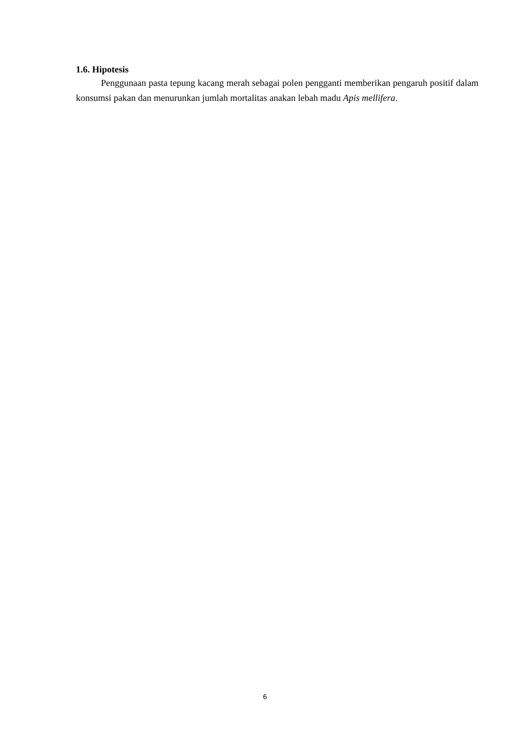1.6. Hipotesis
Penggunaan pasta tepung kacang merah sebagai polen pengganti memberikan pengaruh positif dalam konsumsi pakan dan menurunkan jumlah mortalitas anakan lebah madu Apis mellifera.
6